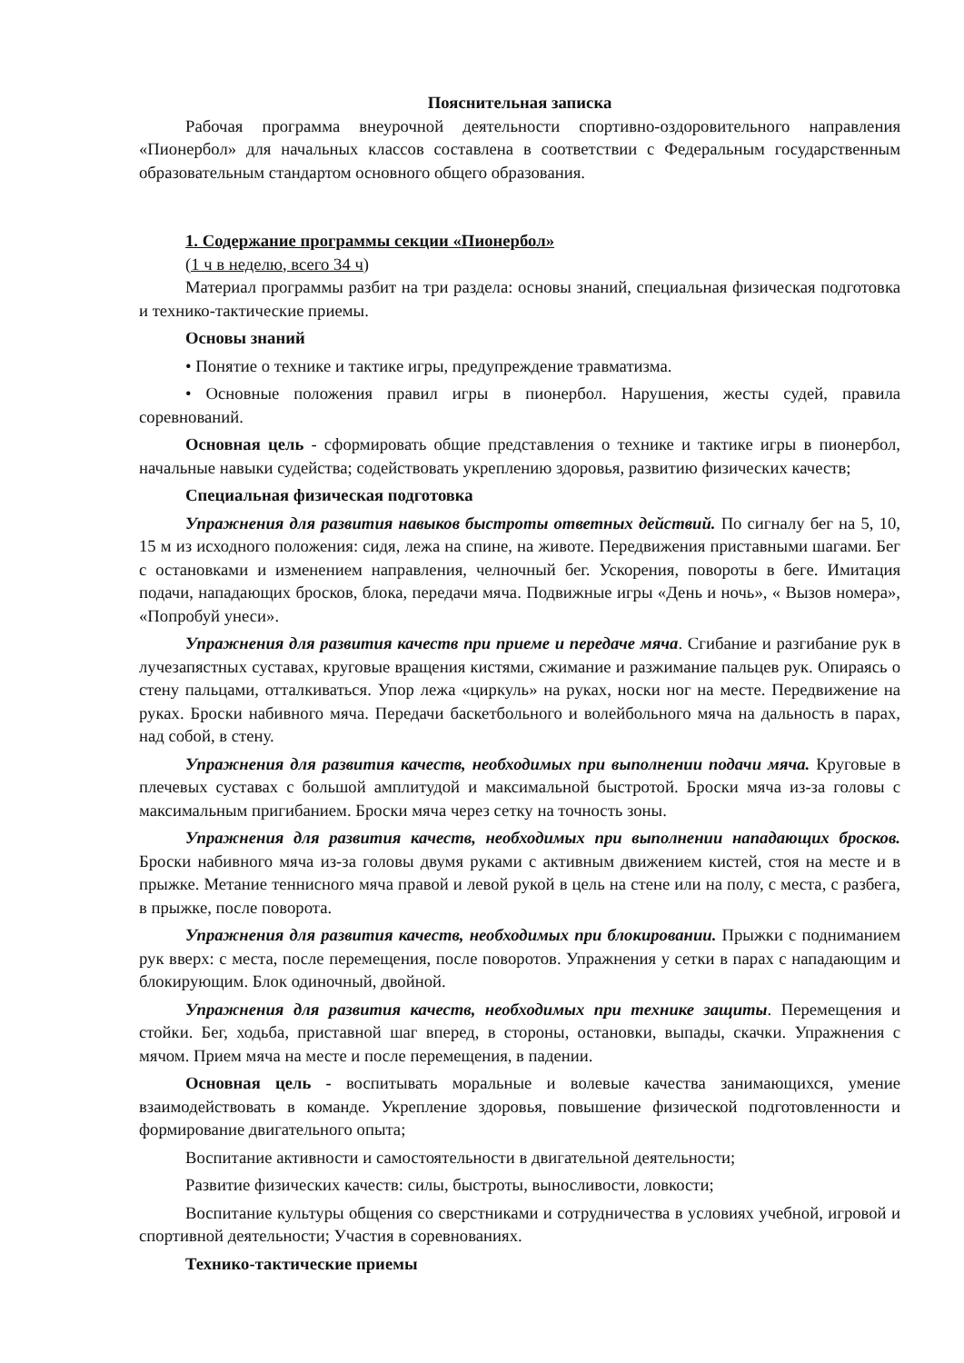Пояснительная записка
Рабочая программа внеурочной деятельности спортивно-оздоровительного направления «Пионербол» для начальных классов составлена в соответствии с Федеральным государственным образовательным стандартом основного общего образования.
1. Содержание программы секции «Пионербол»
(1 ч в неделю, всего 34 ч)
Материал программы разбит на три раздела: основы знаний, специальная физическая подготовка и технико-тактические приемы.
Основы знаний
• Понятие о технике и тактике игры, предупреждение травматизма.
• Основные положения правил игры в пионербол. Нарушения, жесты судей, правила соревнований.
Основная цель - сформировать общие представления о технике и тактике игры в пионербол, начальные навыки судейства; содействовать укреплению здоровья, развитию физических качеств;
Специальная физическая подготовка
Упражнения для развития навыков быстроты ответных действий. По сигналу бег на 5, 10, 15 м из исходного положения: сидя, лежа на спине, на животе. Передвижения приставными шагами. Бег с остановками и изменением направления, челночный бег. Ускорения, повороты в беге. Имитация подачи, нападающих бросков, блока, передачи мяча. Подвижные игры «День и ночь», « Вызов номера», «Попробуй унеси».
Упражнения для развития качеств при приеме и передаче мяча. Сгибание и разгибание рук в лучезапястных суставах, круговые вращения кистями, сжимание и разжимание пальцев рук. Опираясь о стену пальцами, отталкиваться. Упор лежа «циркуль» на руках, носки ног на месте. Передвижение на руках. Броски набивного мяча. Передачи баскетбольного и волейбольного мяча на дальность в парах, над собой, в стену.
Упражнения для развития качеств, необходимых при выполнении подачи мяча. Круговые в плечевых суставах с большой амплитудой и максимальной быстротой. Броски мяча из-за головы с максимальным пригибанием. Броски мяча через сетку на точность зоны.
Упражнения для развития качеств, необходимых при выполнении нападающих бросков. Броски набивного мяча из-за головы двумя руками с активным движением кистей, стоя на месте и в прыжке. Метание теннисного мяча правой и левой рукой в цель на стене или на полу, с места, с разбега, в прыжке, после поворота.
Упражнения для развития качеств, необходимых при блокировании. Прыжки с подниманием рук вверх: с места, после перемещения, после поворотов. Упражнения у сетки в парах с нападающим и блокирующим. Блок одиночный, двойной.
Упражнения для развития качеств, необходимых при технике защиты. Перемещения и стойки. Бег, ходьба, приставной шаг вперед, в стороны, остановки, выпады, скачки. Упражнения с мячом. Прием мяча на месте и после перемещения, в падении.
Основная цель - воспитывать моральные и волевые качества занимающихся, умение взаимодействовать в команде. Укрепление здоровья, повышение физической подготовленности и формирование двигательного опыта;
Воспитание активности и самостоятельности в двигательной деятельности;
Развитие физических качеств: силы, быстроты, выносливости, ловкости;
Воспитание культуры общения со сверстниками и сотрудничества в условиях учебной, игровой и спортивной деятельности; Участия в соревнованиях.
Технико-тактические приемы